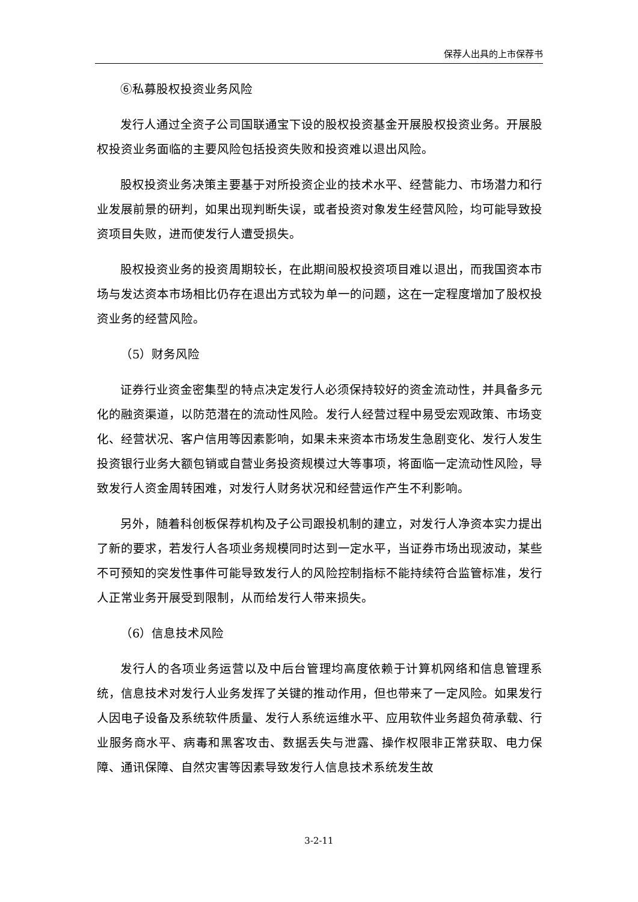保荐人出具的上市保荐书
⑥私募股权投资业务风险
发行人通过全资子公司国联通宝下设的股权投资基金开展股权投资业务。开展股权投资业务面临的主要风险包括投资失败和投资难以退出风险。
股权投资业务决策主要基于对所投资企业的技术水平、经营能力、市场潜力和行业发展前景的研判，如果出现判断失误，或者投资对象发生经营风险，均可能导致投资项目失败，进而使发行人遭受损失。
股权投资业务的投资周期较长，在此期间股权投资项目难以退出，而我国资本市场与发达资本市场相比仍存在退出方式较为单一的问题，这在一定程度增加了股权投资业务的经营风险。
（5）财务风险
证券行业资金密集型的特点决定发行人必须保持较好的资金流动性，并具备多元化的融资渠道，以防范潜在的流动性风险。发行人经营过程中易受宏观政策、市场变化、经营状况、客户信用等因素影响，如果未来资本市场发生急剧变化、发行人发生投资银行业务大额包销或自营业务投资规模过大等事项，将面临一定流动性风险，导致发行人资金周转困难，对发行人财务状况和经营运作产生不利影响。
另外，随着科创板保荐机构及子公司跟投机制的建立，对发行人净资本实力提出了新的要求，若发行人各项业务规模同时达到一定水平，当证券市场出现波动，某些不可预知的突发性事件可能导致发行人的风险控制指标不能持续符合监管标准，发行人正常业务开展受到限制，从而给发行人带来损失。
（6）信息技术风险
发行人的各项业务运营以及中后台管理均高度依赖于计算机网络和信息管理系统，信息技术对发行人业务发挥了关键的推动作用，但也带来了一定风险。如果发行人因电子设备及系统软件质量、发行人系统运维水平、应用软件业务超负荷承载、行业服务商水平、病毒和黑客攻击、数据丢失与泄露、操作权限非正常获取、电力保障、通讯保障、自然灾害等因素导致发行人信息技术系统发生故
3-2-11